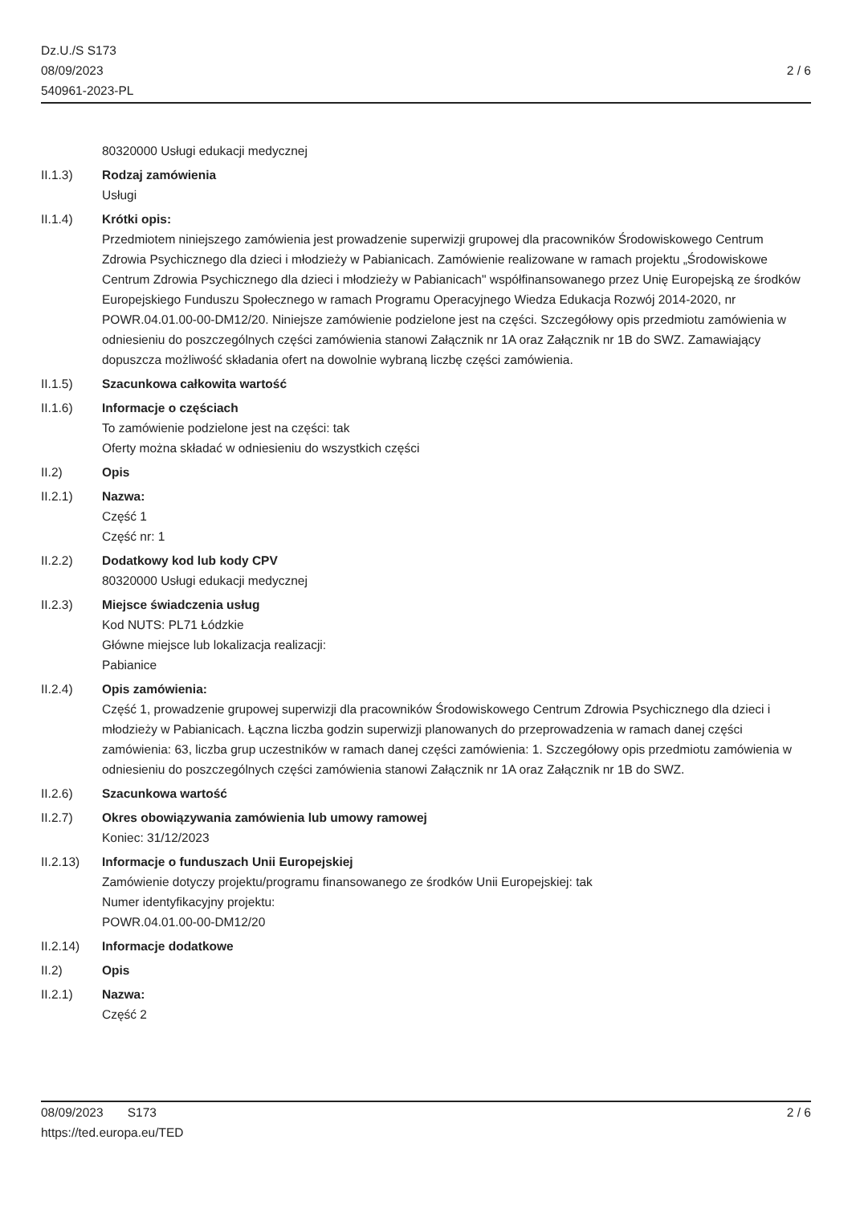Dz.U./S S173
08/09/2023
540961-2023-PL
2 / 6
80320000 Usługi edukacji medycznej
II.1.3) Rodzaj zamówienia
Usługi
II.1.4) Krótki opis:
Przedmiotem niniejszego zamówienia jest prowadzenie superwizji grupowej dla pracowników Środowiskowego Centrum Zdrowia Psychicznego dla dzieci i młodzieży w Pabianicach. Zamówienie realizowane w ramach projektu „Środowiskowe Centrum Zdrowia Psychicznego dla dzieci i młodzieży w Pabianicach" współfinansowanego przez Unię Europejską ze środków Europejskiego Funduszu Społecznego w ramach Programu Operacyjnego Wiedza Edukacja Rozwój 2014-2020, nr POWR.04.01.00-00-DM12/20. Niniejsze zamówienie podzielone jest na części. Szczegółowy opis przedmiotu zamówienia w odniesieniu do poszczególnych części zamówienia stanowi Załącznik nr 1A oraz Załącznik nr 1B do SWZ. Zamawiający dopuszcza możliwość składania ofert na dowolnie wybraną liczbę części zamówienia.
II.1.5) Szacunkowa całkowita wartość
II.1.6) Informacje o częściach
To zamówienie podzielone jest na części: tak
Oferty można składać w odniesieniu do wszystkich części
II.2) Opis
II.2.1) Nazwa:
Część 1
Część nr: 1
II.2.2) Dodatkowy kod lub kody CPV
80320000 Usługi edukacji medycznej
II.2.3) Miejsce świadczenia usług
Kod NUTS: PL71 Łódzkie
Główne miejsce lub lokalizacja realizacji:
Pabianice
II.2.4) Opis zamówienia:
Część 1, prowadzenie grupowej superwizji dla pracowników Środowiskowego Centrum Zdrowia Psychicznego dla dzieci i młodzieży w Pabianicach. Łączna liczba godzin superwizji planowanych do przeprowadzenia w ramach danej części zamówienia: 63, liczba grup uczestników w ramach danej części zamówienia: 1. Szczegółowy opis przedmiotu zamówienia w odniesieniu do poszczególnych części zamówienia stanowi Załącznik nr 1A oraz Załącznik nr 1B do SWZ.
II.2.6) Szacunkowa wartość
II.2.7) Okres obowiązywania zamówienia lub umowy ramowej
Koniec: 31/12/2023
II.2.13) Informacje o funduszach Unii Europejskiej
Zamówienie dotyczy projektu/programu finansowanego ze środków Unii Europejskiej: tak
Numer identyfikacyjny projektu:
POWR.04.01.00-00-DM12/20
II.2.14) Informacje dodatkowe
II.2) Opis
II.2.1) Nazwa:
Część 2
08/09/2023 S173 2 / 6
https://ted.europa.eu/TED